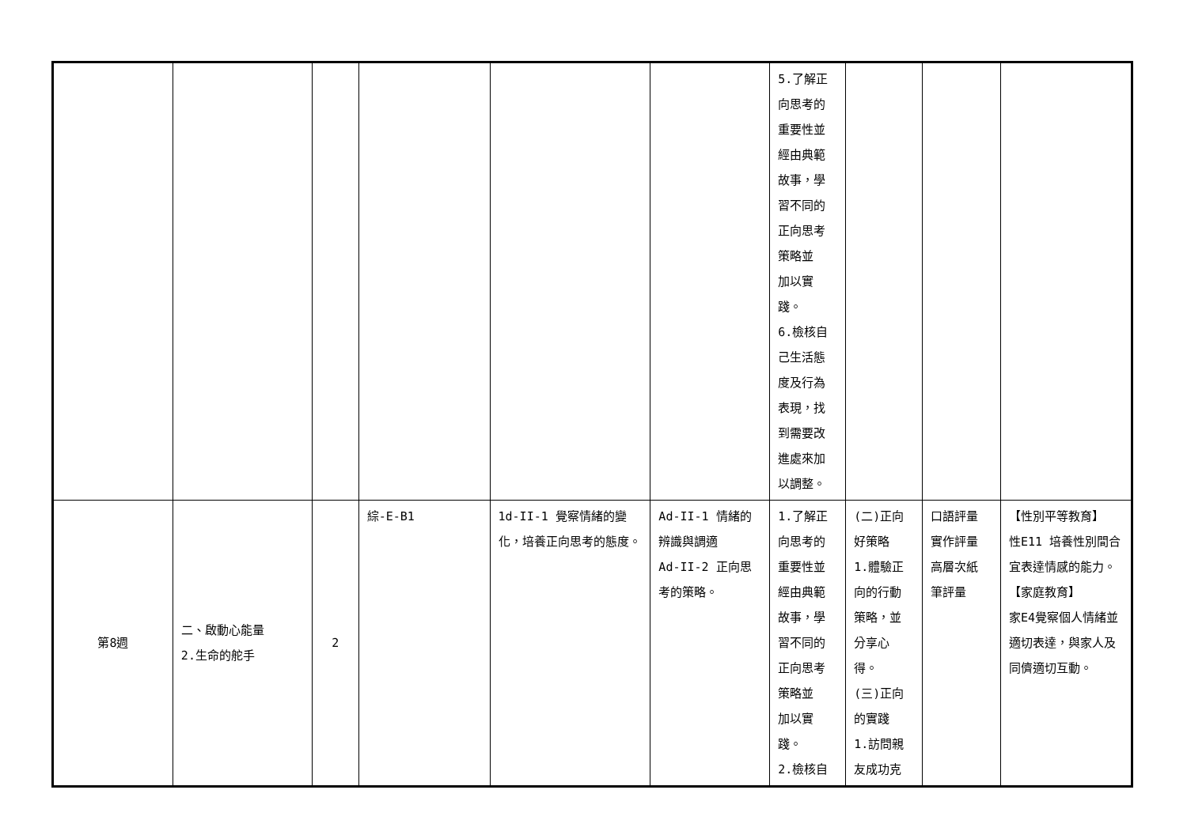| | | | | | | 5.了解正 向思考的 重要性並 經由典範 故事，學 習不同的 正向思考 策略並 加以實 踐。 6.檢核自 己生活態 度及行為 表現，找 到需要改 進處來加 以調整。 | | | |
| 第8週 | 二、啟動心能量 2.生命的舵手 | 2 | 綜-E-B1 | 1d-II-1 覺察情緒的變化，培養正向思考的態度。 | Ad-II-1 情緒的辨識與調適 Ad-II-2 正向思考的策略。 | 1.了解正 向思考的 重要性並 經由典範 故事，學 習不同的 正向思考 策略並 加以實 踐。 2.檢核自 | (二)正向 好策略 1.體驗正 向的行動 策略，並 分享心 得。 (三)正向 的實踐 1.訪問親 友成功克 | 口語評量 實作評量 高層次紙 筆評量 | 【性別平等教育】 性E11 培養性別間合宜表達情感的能力。 【家庭教育】 家E4覺察個人情緒並適切表達，與家人及同儕適切互動。 |